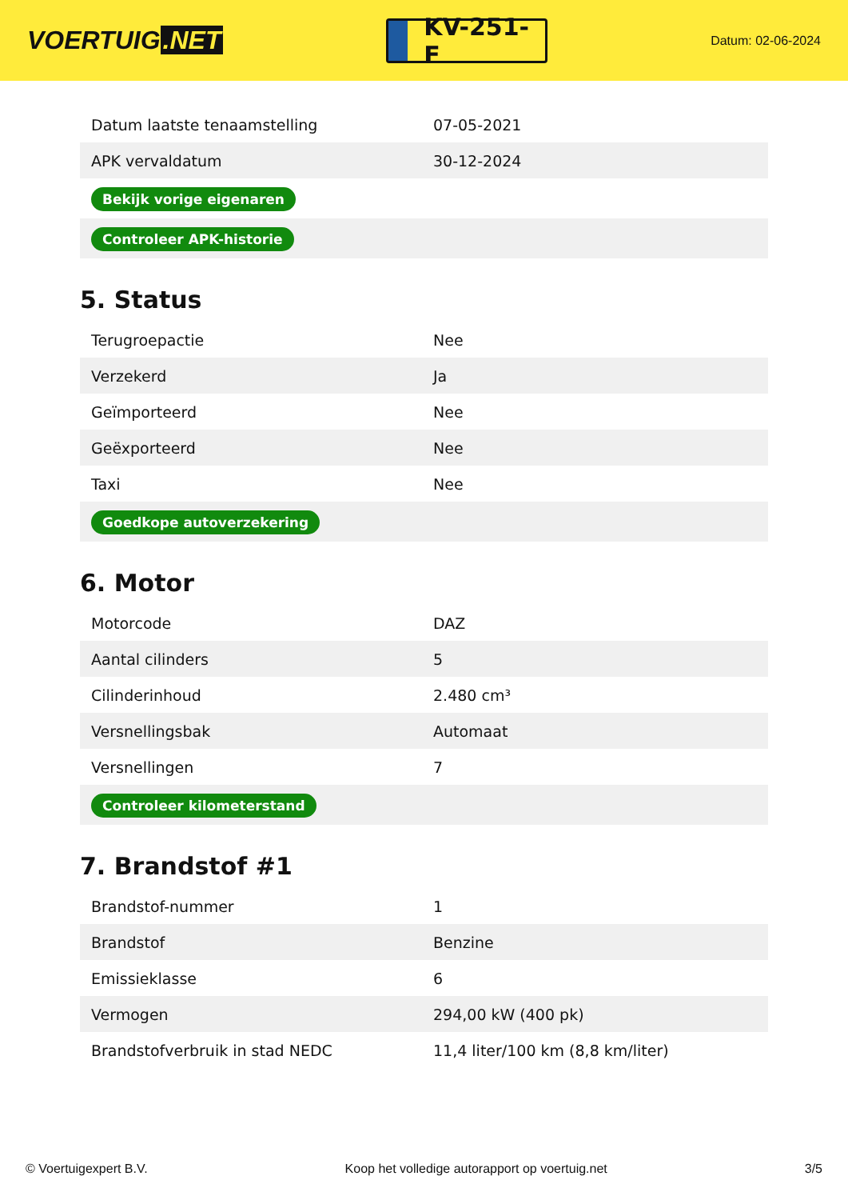VOERTUIG.NET
KV-251-F
Datum: 02-06-2024
| Datum laatste tenaamstelling | 07-05-2021 |
| APK vervaldatum | 30-12-2024 |
| Bekijk vorige eigenaren | |
| Controleer APK-historie | |
5. Status
| Terugroepactie | Nee |
| Verzekerd | Ja |
| Geïmporteerd | Nee |
| Geëxporteerd | Nee |
| Taxi | Nee |
| Goedkope autoverzekering | |
6. Motor
| Motorcode | DAZ |
| Aantal cilinders | 5 |
| Cilinderinhoud | 2.480 cm³ |
| Versnellingsbak | Automaat |
| Versnellingen | 7 |
| Controleer kilometerstand | |
7. Brandstof #1
| Brandstof-nummer | 1 |
| Brandstof | Benzine |
| Emissieklasse | 6 |
| Vermogen | 294,00 kW (400 pk) |
| Brandstofverbruik in stad NEDC | 11,4 liter/100 km (8,8 km/liter) |
© Voertuigexpert B.V. Koop het volledige autorapport op voertuig.net 3/5